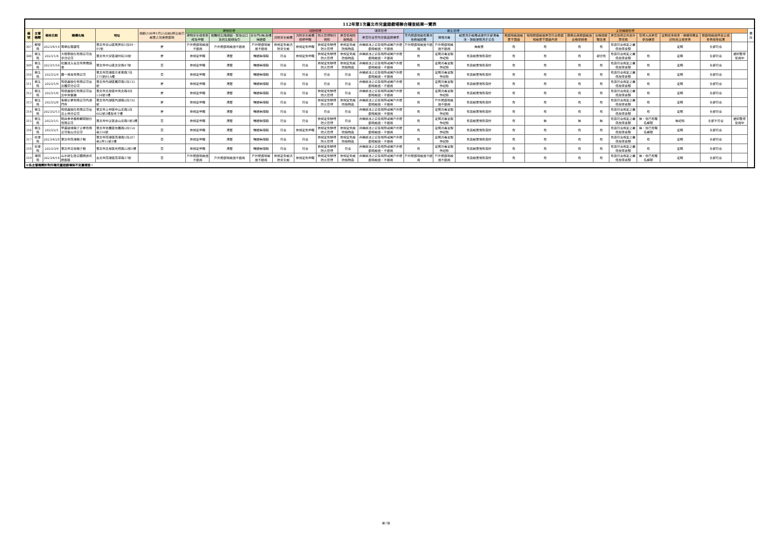| 112年第1次臺北市兒童遊戲場聯合稽查結果一覽表 | | | | | | | | | | | | | | | | | | | | | | | | | | |
| 編號 | 主管機關 | 檢核日期 | 機構名稱 | 地址 | 規範(106年1月25日前)修正前已設置之兒童遊戲場 | 建物管理 | | | 消防管理 | | | | 環保管理 | 衛生管理 | | | 主管機關管理 | | | | | | | | | 備註 |
| | | | | | | 建物安全檢查簽證及申報 | 避難逃生路線圖、緊急出口及逃生動線指引 | 安全門(梯)及樓梯通道 | 消防安全設備 | 消防安全設備檢修申報 | 防火管理執行情形 | 是否使用防焰物品 | 是否符合室內空氣品質標準 | 室內遊戲場設有基本急救箱配備 | 環境消毒 | 設置洗手設備或提供手部清毒液、張貼提醒洗手公告 | 遊戲場設施設置平面圖 | 現場遊戲設施是否符合遊戲場設置平面圖內容 | 廠商出具遊戲設施合格保證書 | 合格檢驗報告書 | 是否投保公共意外責任險 | 管理人員是否參加講習 | 定期從事檢查、維護保養並記錄自主檢查表 | 遊戲場設施與自主檢查表檢查結果 | | |
| 307 | 都發局 | 2023/4/14 | 萬樂出租國宅 | 臺北市文山區萬美街1段89、91號 | 是 | 戶外遊戲場設施不適用 | 戶外遊戲場設施不適用 | 戶外遊戲場設施不適用 | 依規定免設消防安全設 | 依規定免申報 | 依規定免辦理防火管理 | 依規定免設防焰物品 | 非屬該法之公告場所或屬戶外遊戲場設施，不適用 | 戶外遊戲場設施不適用 | 戶外遊戲場設施不適用 | 無設置 | 有 | 有 | 有 | 有 | 有且符合規定之最低投保金額 | | 定期 | 全部符合 | | |
| 308 | 衛生局 | 2023/1/4 | 大樹家股份有限公司古亭分公司 | 臺北市大安區潮州街38號 | 是 | 依規定申報 | 清楚 | 暢通無阻礙 | 符合 | 依規定免申報 | 依規定免辦理防火管理 | 依規定免設防焰物品 | 非屬該法之公告場所或屬戶外遊戲場設施，不適用 | 有 | 定期消毒並製作紀錄 | 有且設置情形良好 | 有 | 有 | 有 | 部分有 | 有且符合規定之最低投保金額 | 有 | 定期 | 全部符合 | 通知暫停使用中 | |
| 309 | 衛生局 | 2023/1/16 | 社團法人台北市美僑協會 | 臺北市中山區北安路47號 | 否 | 依規定申報 | 清楚 | 暢通無阻礙 | 符合 | 符合 | 依規定免辦理防火管理 | 依規定免設防焰物品 | 非屬該法之公告場所或屬戶外遊戲場設施，不適用 | 有 | 定期消毒並製作紀錄 | 有且設置情形良好 | 有 | 有 | 有 | 有 | 有且符合規定之最低投保金額 | 有 | 定期 | 全部符合 | | |
| 310 | 衛生局 | 2023/2/4 | 露一貿易有限公司 | 臺北市南港區忠孝東路7段371號B1A樓 | 否 | 依規定申報 | 清楚 | 暢通無阻礙 | 符合 | 符合 | 符合 | 符合 | 非屬該法之公告場所或屬戶外遊戲場設施，不適用 | 有 | 定期消毒並製作紀錄 | 有且設置情形良好 | 有 | 有 | 有 | 有 | 有且符合規定之最低投保金額 | 有 | 定期 | 全部符合 | | |
| 311 | 衛生局 | 2023/1/9 | 和德昌股份有限公司台北舊宗分公司 | 臺北市內湖區舊宗路1段135號 | 是 | 依規定申報 | 清楚 | 暢通無阻礙 | 符合 | 符合 | 符合 | 符合 | 非屬該法之公告場所或屬戶外遊戲場設施，不適用 | 有 | 定期消毒並製作紀錄 | 有且設置情形良好 | 有 | 有 | 有 | 有 | 有且符合規定之最低投保金額 | 有 | 定期 | 全部符合 | | |
| 312 | 衛生局 | 2023/1/6 | 和德昌股份有限公司台北中央餐廳 | 臺北市北投區中央北路4段534號1樓 | 是 | 依規定申報 | 清楚 | 暢通無阻礙 | 符合 | 符合 | 依規定免辦理防火管理 | 符合 | 非屬該法之公告場所或屬戶外遊戲場設施，不適用 | 有 | 定期消毒並製作紀錄 | 有且設置情形良好 | 有 | 有 | 有 | 有 | 有且符合規定之最低投保金額 | 有 | 定期 | 全部符合 | | |
| 313 | 衛生局 | 2023/2/8 | 象賴企業有限公司內湖門市 | 臺北市內湖區內湖路2段192號 | 是 | 依規定申報 | 清楚 | 暢通無阻礙 | 符合 | 符合 | 依規定免辦理防火管理 | 依規定免設防焰物品 | 非屬該法之公告場所或屬戶外遊戲場設施，不適用 | 有 | 戶外遊戲場設施不適用 | 有且設置情形良好 | 有 | 有 | 有 | 有 | 有且符合規定之最低投保金額 | 有 | 定期 | 全部符合 | | |
| 314 | 衛生局 | 2023/2/13 | 和德昌股份有限公司台北士林分公司 | 臺北市士林區中山北路5段602號1樓及地下樓 | 是 | 依規定申報 | 清楚 | 暢通無阻礙 | 符合 | 符合 | 符合 | 符合 | 非屬該法之公告場所或屬戶外遊戲場設施，不適用 | 有 | 定期消毒並製作紀錄 | 有且設置情形良好 | 有 | 有 | 有 | 有 | 有且符合規定之最低投保金額 | 有 | 定期 | 全部符合 | | |
| 315 | 衛生局 | 2023/1/5 | 銳曲多地餐飲顧問股份有限公司 | 臺北市中正區金山北路1號2樓 | 否 | 依規定申報 | 清楚 | 暢通無阻礙 | 符合 | 符合 | 依規定免辦理防火管理 | 符合 | 非屬該法之公告場所或屬戶外遊戲場設施，不適用 | 有 | 定期消毒並製作紀錄 | 有且設置情形良好 | 有 | 無 | 無 | 無 | 有且符合規定之最低投保金額 | 無，但已有報名課程 | 無紀錄 | 全部不符合 | 通知暫停使用中 | |
| 316 | 衛生局 | 2023/2/1 | 甲蟲秘境親子企業有限公司象山分公司 | 臺北市信義區信義路5段150巷310號 | 否 | 依規定申報 | 清楚 | 暢通無阻礙 | 符合 | 依規定免申報 | 依規定免辦理防火管理 | 依規定免設防焰物品 | 非屬該法之公告場所或屬戶外遊戲場設施，不適用 | 有 | 定期消毒並製作紀錄 | 有且設置情形良好 | 有 | 有 | 有 | 有 | 有且符合規定之最低投保金額 | 無，但已有報名課程 | 定期 | 全部符合 | | |
| 317 | 社會局 | 2023/4/28 | 臺北市南港親子館 | 臺北市南港區南港路1段287巷2弄15號1樓 | 否 | 依規定申報 | 清楚 | 暢通無阻礙 | 符合 | 符合 | 依規定免辦理防火管理 | 依規定免設防焰物品 | 非屬該法之公告場所或屬戶外遊戲場設施，不適用 | 有 | 定期消毒並製作紀錄 | 有且設置情形良好 | 有 | 有 | 有 | 有 | 有且符合規定之最低投保金額 | 有 | 定期 | 全部符合 | | |
| 318 | 社會局 | 2023/3/4 | 臺北市北投親子館 | 臺北市北投區光明路22號1樓 | 否 | 依規定申報 | 清楚 | 暢通無阻礙 | 符合 | 符合 | 依規定免辦理防火管理 | 符合 | 非屬該法之公告場所或屬戶外遊戲場設施，不適用 | 有 | 定期消毒並製作紀錄 | 有且設置情形良好 | 有 | 有 | 有 | 有 | 有且符合規定之最低投保金額 | 有 | 定期 | 全部符合 | | |
| 319 | 環保局 | 2023/4/14 | 山水綠生態公園開放式遊戲區 | 台北市南港區南深路37號 | 否 | 戶外遊戲場設施不適用 | 戶外遊戲場設施不適用 | 戶外遊戲場設施不適用 | 依規定免設消防安全設 | 依規定免申報 | 依規定免辦理防火管理 | 依規定免設防焰物品 | 非屬該法之公告場所或屬戶外遊戲場設施，不適用 | 戶外遊戲場設施不適用 | 戶外遊戲場設施不適用 | 有且設置情形良好 | 有 | 有 | 有 | 有 | 有且符合規定之最低投保金額 | 無，但已有報名課程 | 定期 | 全部符合 | | |
| ※各主管機關針對所轄兒童遊戲場採不定量稽查。 | | | | | | | | | | | | | | | | | | | | | | | | | | |
第7頁